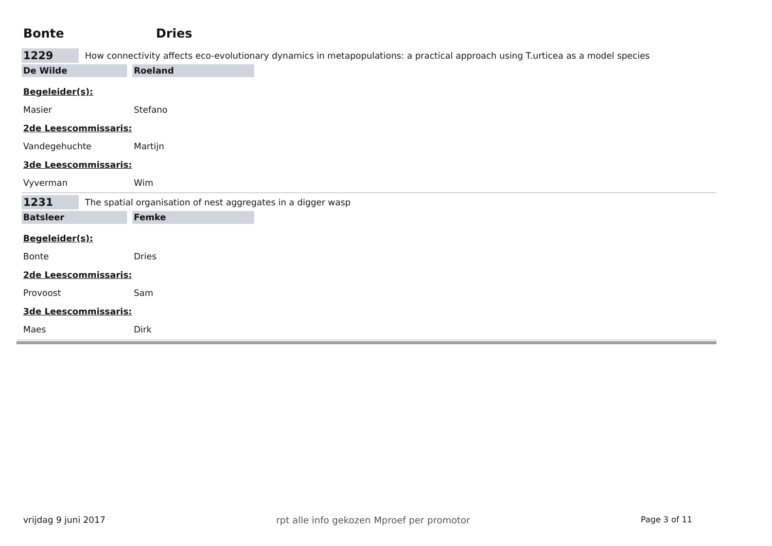Bonte Dries
1229
How connectivity affects eco-evolutionary dynamics in metapopulations: a practical approach using T.urticea as a model species
De Wilde Roeland
Begeleider(s):
Masier Stefano
2de Leescommissaris:
Vandegehuchte Martijn
3de Leescommissaris:
Vyverman Wim
1231
The spatial organisation of nest aggregates in a digger wasp
Batsleer Femke
Begeleider(s):
Bonte Dries
2de Leescommissaris:
Provoost Sam
3de Leescommissaris:
Maes Dirk
vrijdag 9 juni 2017 rpt alle info gekozen Mproef per promotor
Page 3 of 11